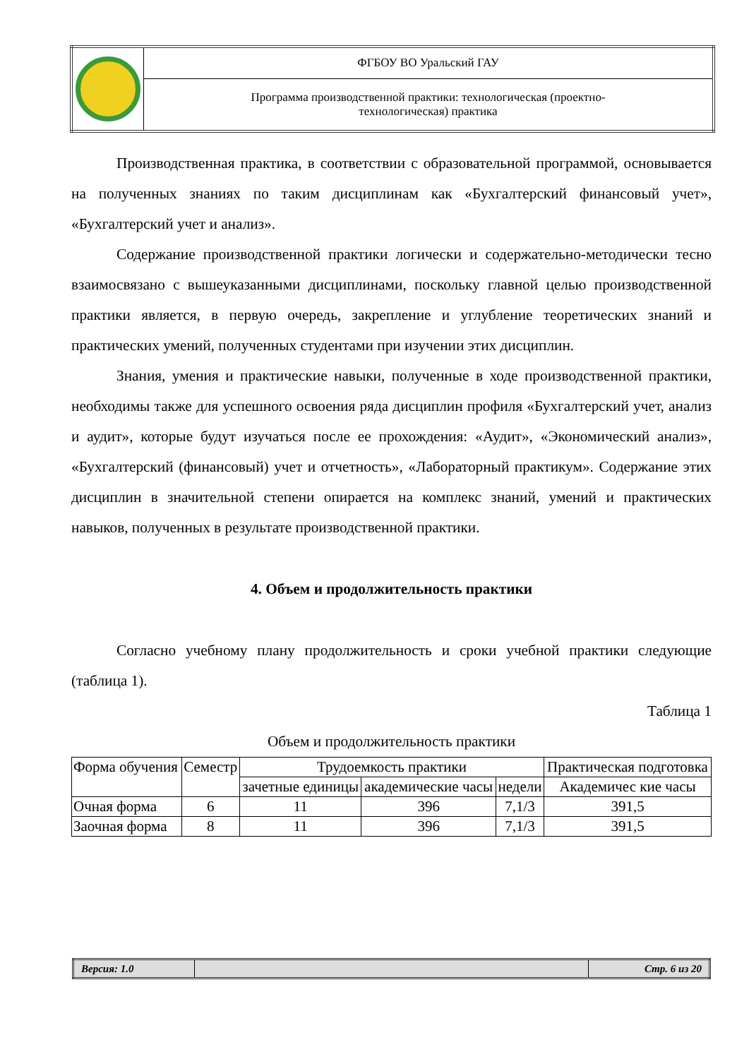| | ФГБОУ ВО Уральский ГАУ |
| | Программа производственной практики: технологическая (проектно- технологическая) практика |
Производственная практика, в соответствии с образовательной программой, основывается на полученных знаниях по таким дисциплинам как «Бухгалтерский финансовый учет», «Бухгалтерский учет и анализ».
Содержание производственной практики логически и содержательно-методически тесно взаимосвязано с вышеуказанными дисциплинами, поскольку главной целью производственной практики является, в первую очередь, закрепление и углубление теоретических знаний и практических умений, полученных студентами при изучении этих дисциплин.
Знания, умения и практические навыки, полученные в ходе производственной практики, необходимы также для успешного освоения ряда дисциплин профиля «Бухгалтерский учет, анализ и аудит», которые будут изучаться после ее прохождения: «Аудит», «Экономический анализ», «Бухгалтерский (финансовый) учет и отчетность», «Лабораторный практикум». Содержание этих дисциплин в значительной степени опирается на комплекс знаний, умений и практических навыков, полученных в результате производственной практики.
4. Объем и продолжительность практики
Согласно учебному плану продолжительность и сроки учебной практики следующие (таблица 1).
Таблица 1
Объем и продолжительность практики
| Форма обучения | Семестр | Трудоемкость практики | | | Практическая подготовка |
| --- | --- | --- | --- | --- | --- |
| | | зачетные единицы | академические часы | недели | Академичес кие часы |
| Очная форма | 6 | 11 | 396 | 7,1/3 | 391,5 |
| Заочная форма | 8 | 11 | 396 | 7,1/3 | 391,5 |
| Версия: 1.0 | | Стр. 6 из 20 |